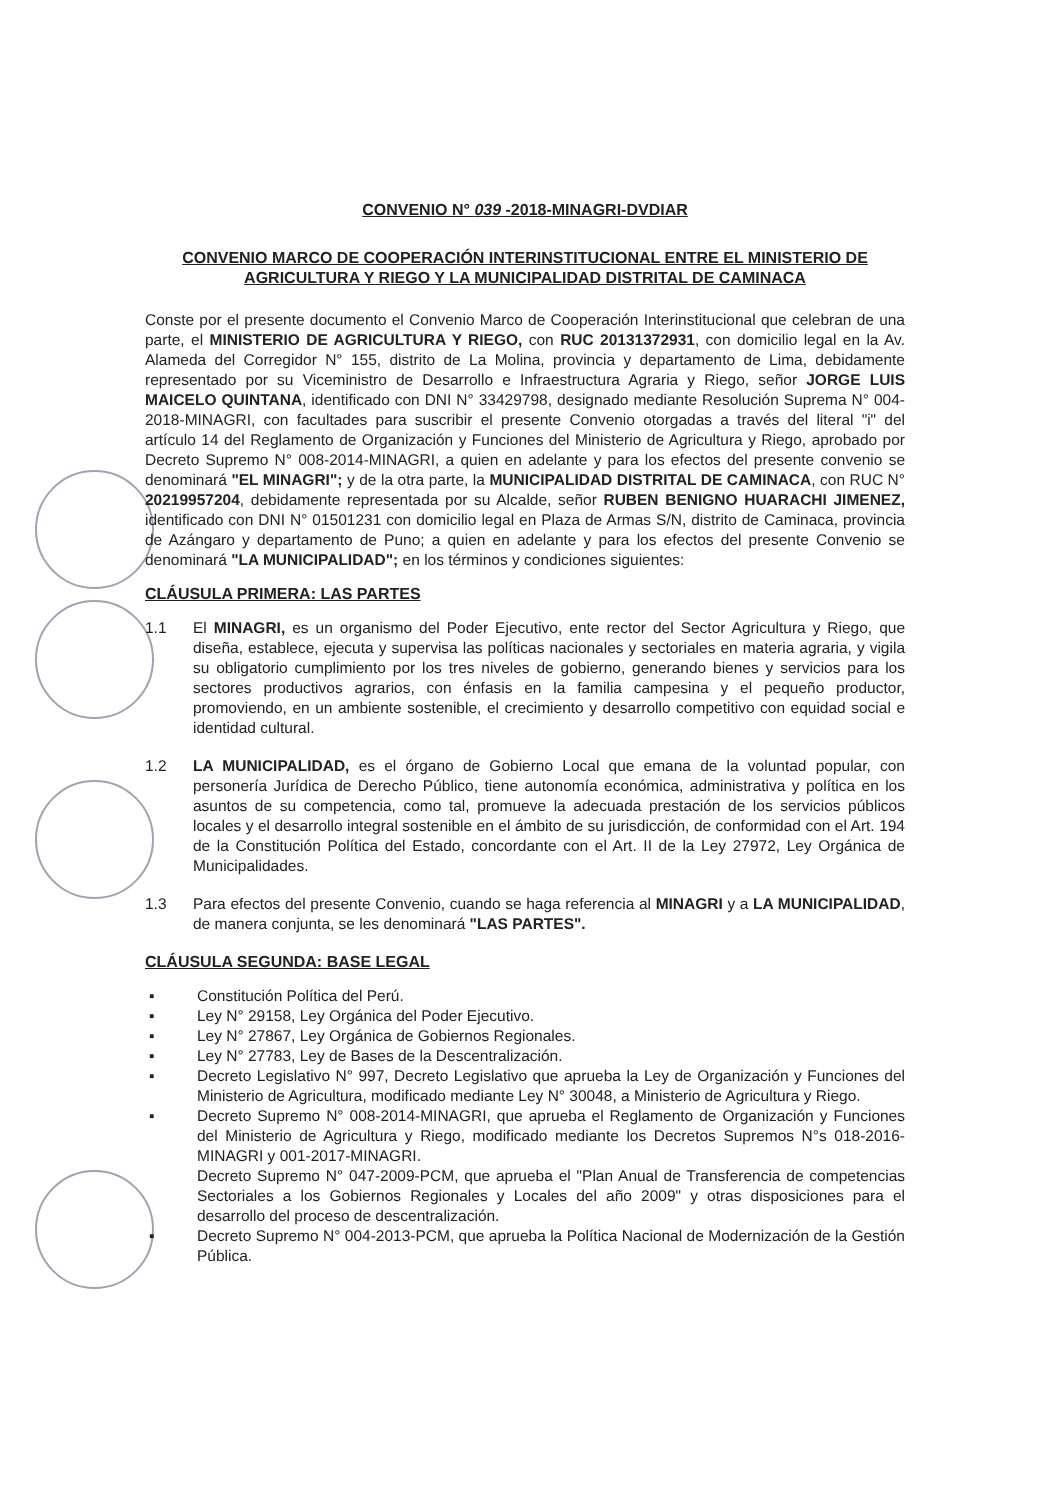CONVENIO N° 039 -2018-MINAGRI-DVDIAR
CONVENIO MARCO DE COOPERACIÓN INTERINSTITUCIONAL ENTRE EL MINISTERIO DE AGRICULTURA Y RIEGO Y LA MUNICIPALIDAD DISTRITAL DE CAMINACA
Conste por el presente documento el Convenio Marco de Cooperación Interinstitucional que celebran de una parte, el MINISTERIO DE AGRICULTURA Y RIEGO, con RUC 20131372931, con domicilio legal en la Av. Alameda del Corregidor N° 155, distrito de La Molina, provincia y departamento de Lima, debidamente representado por su Viceministro de Desarrollo e Infraestructura Agraria y Riego, señor JORGE LUIS MAICELO QUINTANA, identificado con DNI N° 33429798, designado mediante Resolución Suprema N° 004-2018-MINAGRI, con facultades para suscribir el presente Convenio otorgadas a través del literal "i" del artículo 14 del Reglamento de Organización y Funciones del Ministerio de Agricultura y Riego, aprobado por Decreto Supremo N° 008-2014-MINAGRI, a quien en adelante y para los efectos del presente convenio se denominará "EL MINAGRI"; y de la otra parte, la MUNICIPALIDAD DISTRITAL DE CAMINACA, con RUC N° 20219957204, debidamente representada por su Alcalde, señor RUBEN BENIGNO HUARACHI JIMENEZ, identificado con DNI N° 01501231 con domicilio legal en Plaza de Armas S/N, distrito de Caminaca, provincia de Azángaro y departamento de Puno; a quien en adelante y para los efectos del presente Convenio se denominará "LA MUNICIPALIDAD"; en los términos y condiciones siguientes:
CLÁUSULA PRIMERA: LAS PARTES
1.1 El MINAGRI, es un organismo del Poder Ejecutivo, ente rector del Sector Agricultura y Riego, que diseña, establece, ejecuta y supervisa las políticas nacionales y sectoriales en materia agraria, y vigila su obligatorio cumplimiento por los tres niveles de gobierno, generando bienes y servicios para los sectores productivos agrarios, con énfasis en la familia campesina y el pequeño productor, promoviendo, en un ambiente sostenible, el crecimiento y desarrollo competitivo con equidad social e identidad cultural.
1.2 LA MUNICIPALIDAD, es el órgano de Gobierno Local que emana de la voluntad popular, con personería Jurídica de Derecho Público, tiene autonomía económica, administrativa y política en los asuntos de su competencia, como tal, promueve la adecuada prestación de los servicios públicos locales y el desarrollo integral sostenible en el ámbito de su jurisdicción, de conformidad con el Art. 194 de la Constitución Política del Estado, concordante con el Art. II de la Ley 27972, Ley Orgánica de Municipalidades.
1.3 Para efectos del presente Convenio, cuando se haga referencia al MINAGRI y a LA MUNICIPALIDAD, de manera conjunta, se les denominará "LAS PARTES".
CLÁUSULA SEGUNDA: BASE LEGAL
▪ Constitución Política del Perú.
▪ Ley N° 29158, Ley Orgánica del Poder Ejecutivo.
▪ Ley N° 27867, Ley Orgánica de Gobiernos Regionales.
▪ Ley N° 27783, Ley de Bases de la Descentralización.
▪ Decreto Legislativo N° 997, Decreto Legislativo que aprueba la Ley de Organización y Funciones del Ministerio de Agricultura, modificado mediante Ley N° 30048, a Ministerio de Agricultura y Riego.
▪ Decreto Supremo N° 008-2014-MINAGRI, que aprueba el Reglamento de Organización y Funciones del Ministerio de Agricultura y Riego, modificado mediante los Decretos Supremos N°s 018-2016-MINAGRI y 001-2017-MINAGRI.
Decreto Supremo N° 047-2009-PCM, que aprueba el "Plan Anual de Transferencia de competencias Sectoriales a los Gobiernos Regionales y Locales del año 2009" y otras disposiciones para el desarrollo del proceso de descentralización.
▪ Decreto Supremo N° 004-2013-PCM, que aprueba la Política Nacional de Modernización de la Gestión Pública.